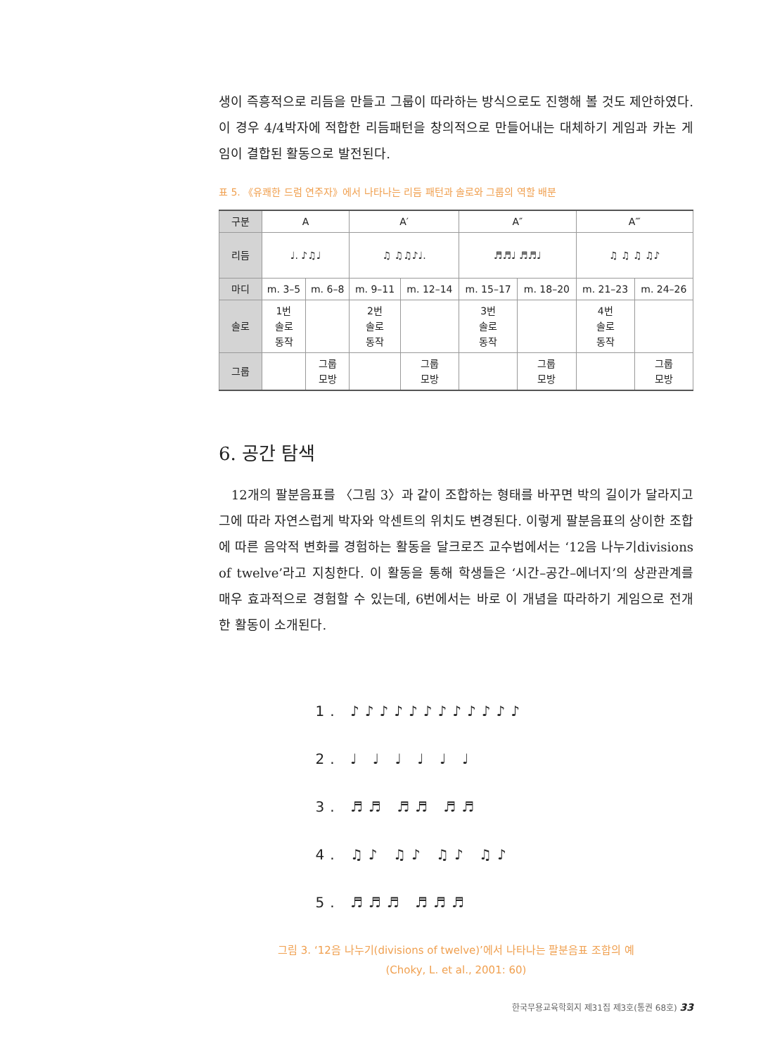생이 즉흥적으로 리듬을 만들고 그룹이 따라하는 방식으로도 진행해 볼 것도 제안하였다. 이 경우 4/4박자에 적합한 리듬패턴을 창의적으로 만들어내는 대체하기 게임과 카논 게임이 결합된 활동으로 발전된다.
표 5. 《유쾌한 드럼 연주자》에서 나타나는 리듬 패턴과 솔로와 그룹의 역할 배분
| 구분 | A | | A′ | | A″ | | A‴ | |
| 리듬 | ♩. ♪♫♩ | | ♫ ♫♫♪♩. | | ♬♬♩ ♬♬♩ | | ♫ ♫ ♫ ♫♪ | |
| 마디 | m. 3–5 | m. 6–8 | m. 9–11 | m. 12–14 | m. 15–17 | m. 18–20 | m. 21–23 | m. 24–26 |
| 솔로 | 1번 솔로 동작 | | 2번 솔로 동작 | | 3번 솔로 동작 | | 4번 솔로 동작 | |
| 그룹 | | 그룹 모방 | | 그룹 모방 | | 그룹 모방 | | 그룹 모방 |
6. 공간 탐색
12개의 팔분음표를 〈그림 3〉과 같이 조합하는 형태를 바꾸면 박의 길이가 달라지고 그에 따라 자연스럽게 박자와 악센트의 위치도 변경된다. 이렇게 팔분음표의 상이한 조합에 따른 음악적 변화를 경험하는 활동을 달크로즈 교수법에서는 ‘12음 나누기divisions of twelve’라고 지칭한다. 이 활동을 통해 학생들은 ‘시간–공간–에너지’의 상관관계를 매우 효과적으로 경험할 수 있는데, 6번에서는 바로 이 개념을 따라하기 게임으로 전개한 활동이 소개된다.
1. ♪♪♪♪♪♪♪♪♪♪♪♪
2. ♩ ♩ ♩ ♩ ♩ ♩
3. ♬♬ ♬♬ ♬♬
4. ♫♪ ♫♪ ♫♪ ♫♪
5. ♬♬♬ ♬♬♬
그림 3. ‘12음 나누기(divisions of twelve)’에서 나타나는 팔분음표 조합의 예
(Choky, L. et al., 2001: 60)
한국무용교육학회지 제31집 제3호(통권 68호) 33